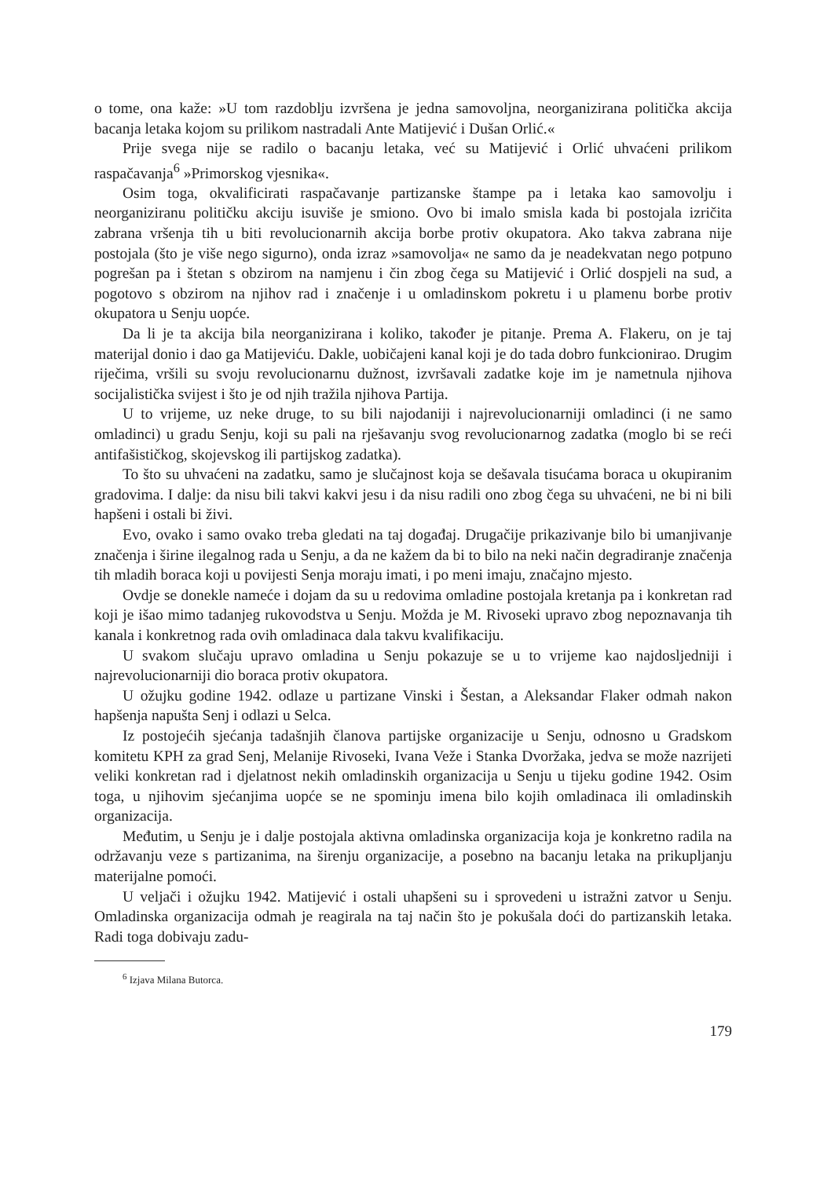o tome, ona kaže: »U tom razdoblju izvršena je jedna samovoljna, neorganizirana politička akcija bacanja letaka kojom su prilikom nastradali Ante Matijević i Dušan Orlić.«
Prije svega nije se radilo o bacanju letaka, već su Matijević i Orlić uhvaćeni prilikom raspačavanja<sup>6</sup> »Primorskog vjesnika«.
Osim toga, okvalificirati raspačavanje partizanske štampe pa i letaka kao samovolju i neorganiziranu političku akciju isuviše je smiono. Ovo bi imalo smisla kada bi postojala izričita zabrana vršenja tih u biti revolucionarnih akcija borbe protiv okupatora. Ako takva zabrana nije postojala (što je više nego sigurno), onda izraz »samovolja« ne samo da je neadekvatan nego potpuno pogrešan pa i štetan s obzirom na namjenu i čin zbog čega su Matijević i Orlić dospjeli na sud, a pogotovo s obzirom na njihov rad i značenje i u omladinskom pokretu i u plamenu borbe protiv okupatora u Senju uopće.
Da li je ta akcija bila neorganizirana i koliko, također je pitanje. Prema A. Flakeru, on je taj materijal donio i dao ga Matijeviću. Dakle, uobičajeni kanal koji je do tada dobro funkcionirao. Drugim riječima, vršili su svoju revolucionarnu dužnost, izvršavali zadatke koje im je nametnula njihova socijalistička svijest i što je od njih tražila njihova Partija.
U to vrijeme, uz neke druge, to su bili najodaniji i najrevolucionarniji omladinci (i ne samo omladinci) u gradu Senju, koji su pali na rješavanju svog revolucionarnog zadatka (moglo bi se reći antifašističkog, skojevskog ili partijskog zadatka).
To što su uhvaćeni na zadatku, samo je slučajnost koja se dešavala tisućama boraca u okupiranim gradovima. I dalje: da nisu bili takvi kakvi jesu i da nisu radili ono zbog čega su uhvaćeni, ne bi ni bili hapšeni i ostali bi živi.
Evo, ovako i samo ovako treba gledati na taj događaj. Drugačije prikazivanje bilo bi umanjivanje značenja i širine ilegalnog rada u Senju, a da ne kažem da bi to bilo na neki način degradiranje značenja tih mladih boraca koji u povijesti Senja moraju imati, i po meni imaju, značajno mjesto.
Ovdje se donekle nameće i dojam da su u redovima omladine postojala kretanja pa i konkretan rad koji je išao mimo tadanjeg rukovodstva u Senju. Možda je M. Rivoseki upravo zbog nepoznavanja tih kanala i konkretnog rada ovih omladinaca dala takvu kvalifikaciju.
U svakom slučaju upravo omladina u Senju pokazuje se u to vrijeme kao najdosljedniji i najrevolucionarniji dio boraca protiv okupatora.
U ožujku godine 1942. odlaze u partizane Vinski i Šestan, a Aleksandar Flaker odmah nakon hapšenja napušta Senj i odlazi u Selca.
Iz postojećih sjećanja tadašnjih članova partijske organizacije u Senju, odnosno u Gradskom komitetu KPH za grad Senj, Melanije Rivoseki, Ivana Veže i Stanka Dvoržaka, jedva se može nazrijeti veliki konkretan rad i djelatnost nekih omladinskih organizacija u Senju u tijeku godine 1942. Osim toga, u njihovim sjećanjima uopće se ne spominju imena bilo kojih omladinaca ili omladinskih organizacija.
Međutim, u Senju je i dalje postojala aktivna omladinska organizacija koja je konkretno radila na održavanju veze s partizanima, na širenju organizacije, a posebno na bacanju letaka na prikupljanju materijalne pomoći.
U veljači i ožujku 1942. Matijević i ostali uhapšeni su i sprovedeni u istražni zatvor u Senju. Omladinska organizacija odmah je reagirala na taj način što je pokušala doći do partizanskih letaka. Radi toga dobivaju zadu-
<sup>6</sup> Izjava Milana Butorca.
179